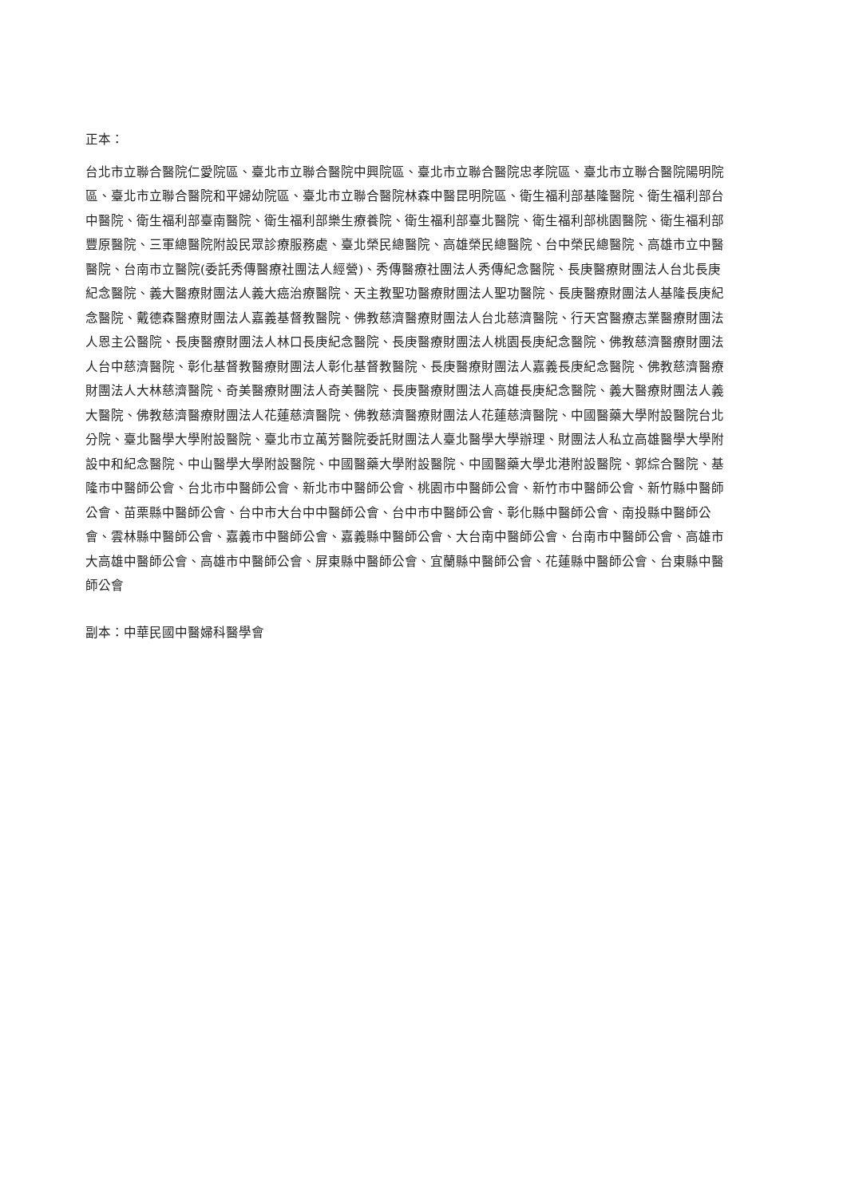正本：
台北市立聯合醫院仁愛院區、臺北市立聯合醫院中興院區、臺北市立聯合醫院忠孝院區、臺北市立聯合醫院陽明院區、臺北市立聯合醫院和平婦幼院區、臺北市立聯合醫院林森中醫昆明院區、衛生福利部基隆醫院、衛生福利部台中醫院、衛生福利部臺南醫院、衛生福利部樂生療養院、衛生福利部臺北醫院、衛生福利部桃園醫院、衛生福利部豐原醫院、三軍總醫院附設民眾診療服務處、臺北榮民總醫院、高雄榮民總醫院、台中榮民總醫院、高雄市立中醫醫院、台南市立醫院(委託秀傳醫療社團法人經營)、秀傳醫療社團法人秀傳紀念醫院、長庚醫療財團法人台北長庚紀念醫院、義大醫療財團法人義大癌治療醫院、天主教聖功醫療財團法人聖功醫院、長庚醫療財團法人基隆長庚紀念醫院、戴德森醫療財團法人嘉義基督教醫院、佛教慈濟醫療財團法人台北慈濟醫院、行天宮醫療志業醫療財團法人恩主公醫院、長庚醫療財團法人林口長庚紀念醫院、長庚醫療財團法人桃園長庚紀念醫院、佛教慈濟醫療財團法人台中慈濟醫院、彰化基督教醫療財團法人彰化基督教醫院、長庚醫療財團法人嘉義長庚紀念醫院、佛教慈濟醫療財團法人大林慈濟醫院、奇美醫療財團法人奇美醫院、長庚醫療財團法人高雄長庚紀念醫院、義大醫療財團法人義大醫院、佛教慈濟醫療財團法人花蓮慈濟醫院、佛教慈濟醫療財團法人花蓮慈濟醫院、中國醫藥大學附設醫院台北分院、臺北醫學大學附設醫院、臺北市立萬芳醫院委託財團法人臺北醫學大學辦理、財團法人私立高雄醫學大學附設中和紀念醫院、中山醫學大學附設醫院、中國醫藥大學附設醫院、中國醫藥大學北港附設醫院、郭綜合醫院、基隆市中醫師公會、台北市中醫師公會、新北市中醫師公會、桃園市中醫師公會、新竹市中醫師公會、新竹縣中醫師公會、苗栗縣中醫師公會、台中市大台中中醫師公會、台中市中醫師公會、彰化縣中醫師公會、南投縣中醫師公會、雲林縣中醫師公會、嘉義市中醫師公會、嘉義縣中醫師公會、大台南中醫師公會、台南市中醫師公會、高雄市大高雄中醫師公會、高雄市中醫師公會、屏東縣中醫師公會、宜蘭縣中醫師公會、花蓮縣中醫師公會、台東縣中醫師公會
副本：中華民國中醫婦科醫學會